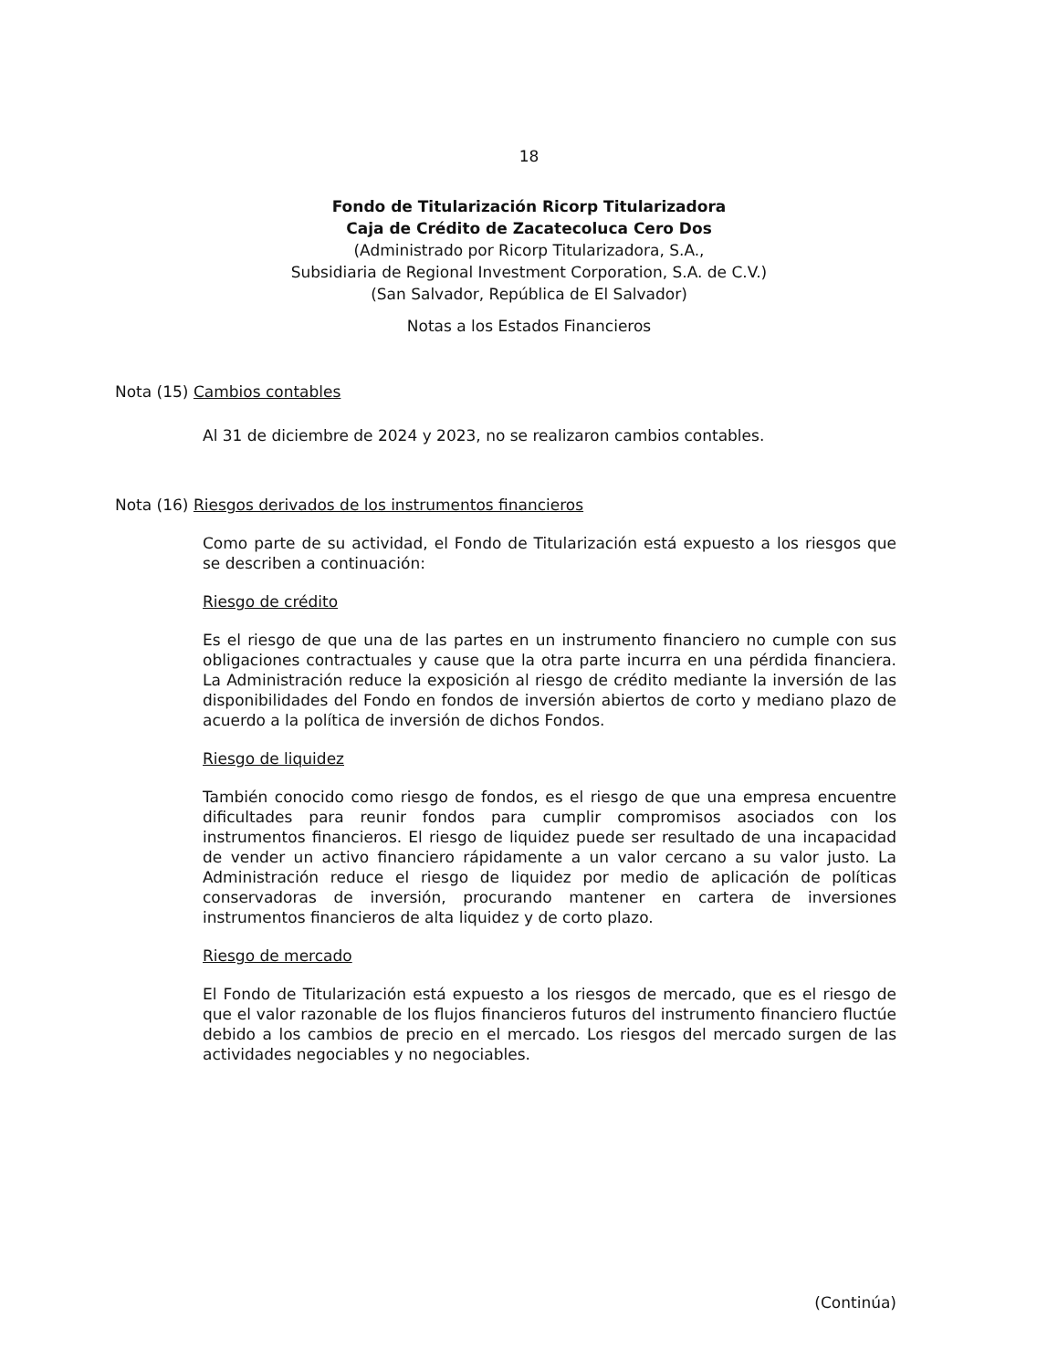18
Fondo de Titularización Ricorp Titularizadora
Caja de Crédito de Zacatecoluca Cero Dos
(Administrado por Ricorp Titularizadora, S.A.,
Subsidiaria de Regional Investment Corporation, S.A. de C.V.)
(San Salvador, República de El Salvador)
Notas a los Estados Financieros
Nota (15) Cambios contables
Al 31 de diciembre de 2024 y 2023, no se realizaron cambios contables.
Nota (16) Riesgos derivados de los instrumentos financieros
Como parte de su actividad, el Fondo de Titularización está expuesto a los riesgos que se describen a continuación:
Riesgo de crédito
Es el riesgo de que una de las partes en un instrumento financiero no cumple con sus obligaciones contractuales y cause que la otra parte incurra en una pérdida financiera. La Administración reduce la exposición al riesgo de crédito mediante la inversión de las disponibilidades del Fondo en fondos de inversión abiertos de corto y mediano plazo de acuerdo a la política de inversión de dichos Fondos.
Riesgo de liquidez
También conocido como riesgo de fondos, es el riesgo de que una empresa encuentre dificultades para reunir fondos para cumplir compromisos asociados con los instrumentos financieros. El riesgo de liquidez puede ser resultado de una incapacidad de vender un activo financiero rápidamente a un valor cercano a su valor justo. La Administración reduce el riesgo de liquidez por medio de aplicación de políticas conservadoras de inversión, procurando mantener en cartera de inversiones instrumentos financieros de alta liquidez y de corto plazo.
Riesgo de mercado
El Fondo de Titularización está expuesto a los riesgos de mercado, que es el riesgo de que el valor razonable de los flujos financieros futuros del instrumento financiero fluctúe debido a los cambios de precio en el mercado. Los riesgos del mercado surgen de las actividades negociables y no negociables.
(Continúa)